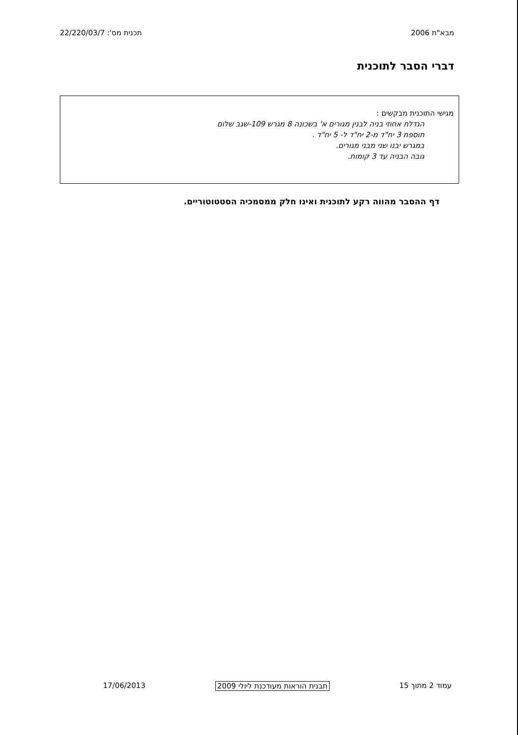מבא"ת 2006 תכנית מס': 22/220/03/7
דברי הסבר לתוכנית
מגישי התוכנית מבקשים :
הגדלת אחוזי בניה לבנין מגורים א' בשכונה 8 מגרש 109-שגב שלום
תוספת 3 יח"ד מ-2 יח"ד ל- 5 יח"ד .
במגרש יבנו שני מבני מגורים.
גובה הבניה עד 3 קומות.
דף ההסבר מהווה רקע לתוכנית ואינו חלק ממסמכיה הסטטוטוריים.
עמוד 2 מתוך 15 תבנית הוראות מעודכנת ליולי 2009 17/06/2013